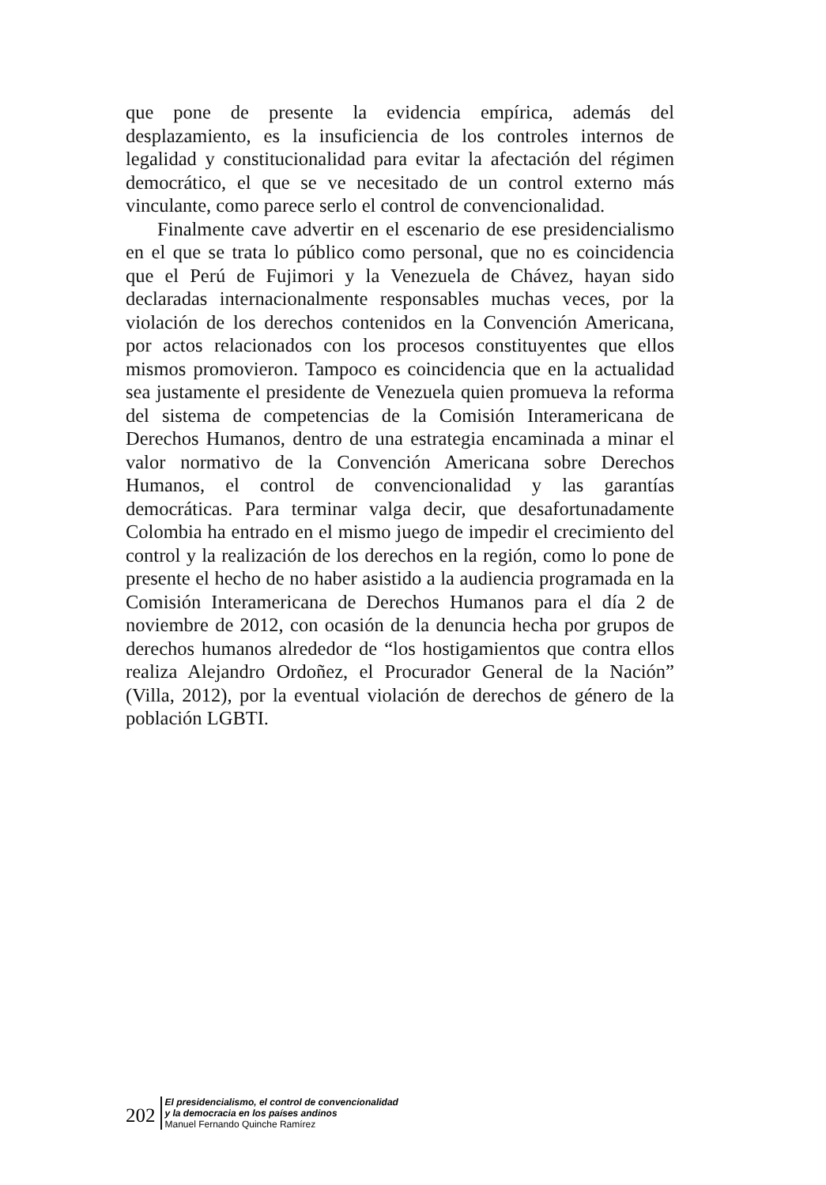que pone de presente la evidencia empírica, además del desplazamiento, es la insuficiencia de los controles internos de legalidad y constitucionalidad para evitar la afectación del régimen democrático, el que se ve necesitado de un control externo más vinculante, como parece serlo el control de convencionalidad.
Finalmente cave advertir en el escenario de ese presidencialismo en el que se trata lo público como personal, que no es coincidencia que el Perú de Fujimori y la Venezuela de Chávez, hayan sido declaradas internacionalmente responsables muchas veces, por la violación de los derechos contenidos en la Convención Americana, por actos relacionados con los procesos constituyentes que ellos mismos promovieron. Tampoco es coincidencia que en la actualidad sea justamente el presidente de Venezuela quien promueva la reforma del sistema de competencias de la Comisión Interamericana de Derechos Humanos, dentro de una estrategia encaminada a minar el valor normativo de la Convención Americana sobre Derechos Humanos, el control de convencionalidad y las garantías democráticas. Para terminar valga decir, que desafortunadamente Colombia ha entrado en el mismo juego de impedir el crecimiento del control y la realización de los derechos en la región, como lo pone de presente el hecho de no haber asistido a la audiencia programada en la Comisión Interamericana de Derechos Humanos para el día 2 de noviembre de 2012, con ocasión de la denuncia hecha por grupos de derechos humanos alrededor de “los hostigamientos que contra ellos realiza Alejandro Ordoñez, el Procurador General de la Nación” (Villa, 2012), por la eventual violación de derechos de género de la población LGBTI.
202
El presidencialismo, el control de convencionalidad
y la democracia en los países andinos
Manuel Fernando Quinche Ramírez